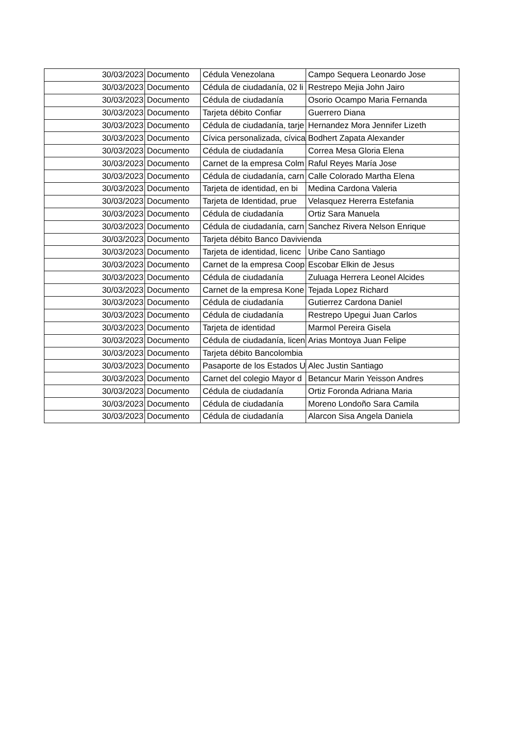| 30/03/2023 | Documento | Cédula Venezolana | Campo Sequera Leonardo Jose |
| 30/03/2023 | Documento | Cédula de ciudadanía, 02 li | Restrepo Mejia John Jairo |
| 30/03/2023 | Documento | Cédula de ciudadanía | Osorio Ocampo Maria Fernanda |
| 30/03/2023 | Documento | Tarjeta débito Confiar | Guerrero Diana |
| 30/03/2023 | Documento | Cédula de ciudadanía, tarje | Hernandez Mora Jennifer Lizeth |
| 30/03/2023 | Documento | Cívica personalizada, cívica | Bodhert Zapata Alexander |
| 30/03/2023 | Documento | Cédula de ciudadanía | Correa Mesa Gloria Elena |
| 30/03/2023 | Documento | Carnet de la empresa Colm | Raful Reyes María Jose |
| 30/03/2023 | Documento | Cédula de ciudadanía, carn | Calle Colorado Martha Elena |
| 30/03/2023 | Documento | Tarjeta de identidad, en bi | Medina Cardona Valeria |
| 30/03/2023 | Documento | Tarjeta de Identidad, prue | Velasquez Hererra Estefania |
| 30/03/2023 | Documento | Cédula de ciudadanía | Ortiz Sara Manuela |
| 30/03/2023 | Documento | Cédula de ciudadanía, carn | Sanchez Rivera Nelson Enrique |
| 30/03/2023 | Documento | Tarjeta débito Banco Davivienda | |
| 30/03/2023 | Documento | Tarjeta de identidad, licenc | Uribe Cano Santiago |
| 30/03/2023 | Documento | Carnet de la empresa Coop | Escobar Elkin de Jesus |
| 30/03/2023 | Documento | Cédula de ciudadanía | Zuluaga Herrera Leonel Alcides |
| 30/03/2023 | Documento | Carnet de la empresa Kone | Tejada Lopez Richard |
| 30/03/2023 | Documento | Cédula de ciudadanía | Gutierrez Cardona Daniel |
| 30/03/2023 | Documento | Cédula de ciudadanía | Restrepo Upegui Juan Carlos |
| 30/03/2023 | Documento | Tarjeta de identidad | Marmol Pereira Gisela |
| 30/03/2023 | Documento | Cédula de ciudadanía, licen | Arias Montoya Juan Felipe |
| 30/03/2023 | Documento | Tarjeta débito Bancolombia | |
| 30/03/2023 | Documento | Pasaporte de los Estados U | Alec Justin Santiago |
| 30/03/2023 | Documento | Carnet del colegio Mayor d | Betancur Marin Yeisson Andres |
| 30/03/2023 | Documento | Cédula de ciudadanía | Ortiz Foronda Adriana Maria |
| 30/03/2023 | Documento | Cédula de ciudadanía | Moreno Londoño Sara Camila |
| 30/03/2023 | Documento | Cédula de ciudadanía | Alarcon Sisa Angela Daniela |